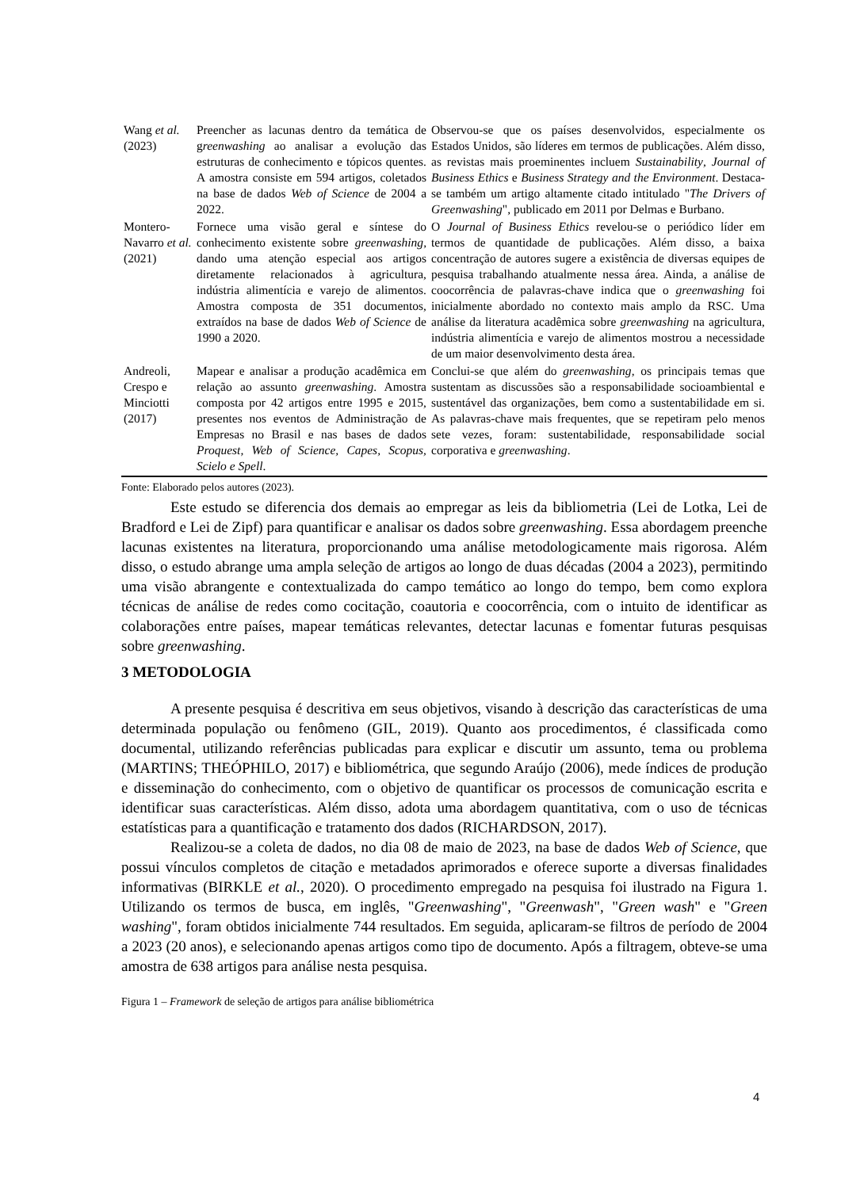| Wang et al. (2023) | Preencher as lacunas dentro da temática de g reenwashing ao analisar a evolução das estruturas de conhecimento e tópicos quentes. A amostra consiste em 594 artigos, coletados na base de dados Web of Science de 2004 a 2022. | Observou-se que os países desenvolvidos, especialmente os Estados Unidos, são líderes em termos de publicações. Além disso, as revistas mais proeminentes incluem Sustainability , Journal of Business Ethics e Business Strategy and the Environment . Destaca-se também um artigo altamente citado intitulado " The Drivers of Greenwashing ", publicado em 2011 por Delmas e Burbano. |
| Montero-Navarro et al. (2021) | Fornece uma visão geral e síntese do conhecimento existente sobre greenwashing , dando uma atenção especial aos artigos diretamente relacionados à agricultura, indústria alimentícia e varejo de alimentos. Amostra composta de 351 documentos, extraídos na base de dados Web of Science de 1990 a 2020. | O Journal of Business Ethics revelou-se o periódico líder em termos de quantidade de publicações. Além disso, a baixa concentração de autores sugere a existência de diversas equipes de pesquisa trabalhando atualmente nessa área. Ainda, a análise de coocorrência de palavras-chave indica que o greenwashing foi inicialmente abordado no contexto mais amplo da RSC. Uma análise da literatura acadêmica sobre greenwashing na agricultura, indústria alimentícia e varejo de alimentos mostrou a necessidade de um maior desenvolvimento desta área. |
| Andreoli, Crespo e Minciotti (2017) | Mapear e analisar a produção acadêmica em relação ao assunto greenwashing . Amostra composta por 42 artigos entre 1995 e 2015, presentes nos eventos de Administração de Empresas no Brasil e nas bases de dados Proquest, Web of Science, Capes, Scopus, Scielo e Spell . | Conclui-se que além do greenwashing , os principais temas que sustentam as discussões são a responsabilidade socioambiental e sustentável das organizações, bem como a sustentabilidade em si. As palavras-chave mais frequentes, que se repetiram pelo menos sete vezes, foram: sustentabilidade, responsabilidade social corporativa e greenwashing . |
Fonte: Elaborado pelos autores (2023).
Este estudo se diferencia dos demais ao empregar as leis da bibliometria (Lei de Lotka, Lei de Bradford e Lei de Zipf) para quantificar e analisar os dados sobre greenwashing. Essa abordagem preenche lacunas existentes na literatura, proporcionando uma análise metodologicamente mais rigorosa. Além disso, o estudo abrange uma ampla seleção de artigos ao longo de duas décadas (2004 a 2023), permitindo uma visão abrangente e contextualizada do campo temático ao longo do tempo, bem como explora técnicas de análise de redes como cocitação, coautoria e coocorrência, com o intuito de identificar as colaborações entre países, mapear temáticas relevantes, detectar lacunas e fomentar futuras pesquisas sobre greenwashing.
3 METODOLOGIA
A presente pesquisa é descritiva em seus objetivos, visando à descrição das características de uma determinada população ou fenômeno (GIL, 2019). Quanto aos procedimentos, é classificada como documental, utilizando referências publicadas para explicar e discutir um assunto, tema ou problema (MARTINS; THEÓPHILO, 2017) e bibliométrica, que segundo Araújo (2006), mede índices de produção e disseminação do conhecimento, com o objetivo de quantificar os processos de comunicação escrita e identificar suas características. Além disso, adota uma abordagem quantitativa, com o uso de técnicas estatísticas para a quantificação e tratamento dos dados (RICHARDSON, 2017).
Realizou-se a coleta de dados, no dia 08 de maio de 2023, na base de dados Web of Science, que possui vínculos completos de citação e metadados aprimorados e oferece suporte a diversas finalidades informativas (BIRKLE et al., 2020). O procedimento empregado na pesquisa foi ilustrado na Figura 1. Utilizando os termos de busca, em inglês, "Greenwashing", "Greenwash", "Green wash" e "Green washing", foram obtidos inicialmente 744 resultados. Em seguida, aplicaram-se filtros de período de 2004 a 2023 (20 anos), e selecionando apenas artigos como tipo de documento. Após a filtragem, obteve-se uma amostra de 638 artigos para análise nesta pesquisa.
Figura 1 – Framework de seleção de artigos para análise bibliométrica
4